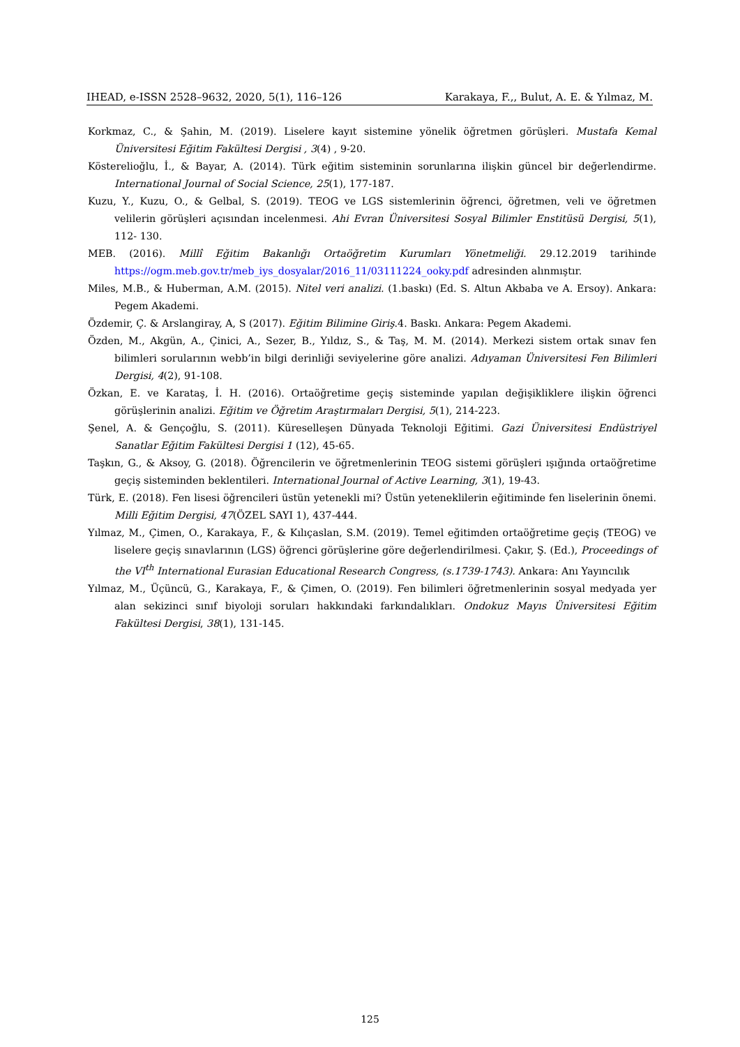IHEAD, e-ISSN 2528–9632, 2020, 5(1), 116–126 Karakaya, F.,, Bulut, A. E. & Yılmaz, M.
Korkmaz, C., & Şahin, M. (2019). Liselere kayıt sistemine yönelik öğretmen görüşleri. Mustafa Kemal Üniversitesi Eğitim Fakültesi Dergisi , 3(4) , 9-20.
Kösterelioğlu, İ., & Bayar, A. (2014). Türk eğitim sisteminin sorunlarına ilişkin güncel bir değerlendirme. International Journal of Social Science, 25(1), 177-187.
Kuzu, Y., Kuzu, O., & Gelbal, S. (2019). TEOG ve LGS sistemlerinin öğrenci, öğretmen, veli ve öğretmen velilerin görüşleri açısından incelenmesi. Ahi Evran Üniversitesi Sosyal Bilimler Enstitüsü Dergisi, 5(1), 112- 130.
MEB. (2016). Millî Eğitim Bakanlığı Ortaöğretim Kurumları Yönetmeliği. 29.12.2019 tarihinde https://ogm.meb.gov.tr/meb_iys_dosyalar/2016_11/03111224_ooky.pdf adresinden alınmıştır.
Miles, M.B., & Huberman, A.M. (2015). Nitel veri analizi. (1.baskı) (Ed. S. Altun Akbaba ve A. Ersoy). Ankara: Pegem Akademi.
Özdemir, Ç. & Arslangiray, A, S (2017). Eğitim Bilimine Giriş.4. Baskı. Ankara: Pegem Akademi.
Özden, M., Akgün, A., Çinici, A., Sezer, B., Yıldız, S., & Taş, M. M. (2014). Merkezi sistem ortak sınav fen bilimleri sorularının webb’in bilgi derinliği seviyelerine göre analizi. Adıyaman Üniversitesi Fen Bilimleri Dergisi, 4(2), 91-108.
Özkan, E. ve Karataş, İ. H. (2016). Ortaöğretime geçiş sisteminde yapılan değişikliklere ilişkin öğrenci görüşlerinin analizi. Eğitim ve Öğretim Araştırmaları Dergisi, 5(1), 214-223.
Şenel, A. & Gençoğlu, S. (2011). Küreselleşen Dünyada Teknoloji Eğitimi. Gazi Üniversitesi Endüstriyel Sanatlar Eğitim Fakültesi Dergisi 1 (12), 45-65.
Taşkın, G., & Aksoy, G. (2018). Öğrencilerin ve öğretmenlerinin TEOG sistemi görüşleri ışığında ortaöğretime geçiş sisteminden beklentileri. International Journal of Active Learning, 3(1), 19-43.
Türk, E. (2018). Fen lisesi öğrencileri üstün yetenekli mi? Üstün yeteneklilerin eğitiminde fen liselerinin önemi. Milli Eğitim Dergisi, 47(ÖZEL SAYI 1), 437-444.
Yılmaz, M., Çimen, O., Karakaya, F., & Kılıçaslan, S.M. (2019). Temel eğitimden ortaöğretime geçiş (TEOG) ve liselere geçiş sınavlarının (LGS) öğrenci görüşlerine göre değerlendirilmesi. Çakır, Ş. (Ed.), Proceedings of the VI<sup>th</sup> International Eurasian Educational Research Congress, (s.1739-1743). Ankara: Anı Yayıncılık
Yılmaz, M., Üçüncü, G., Karakaya, F., & Çimen, O. (2019). Fen bilimleri öğretmenlerinin sosyal medyada yer alan sekizinci sınıf biyoloji soruları hakkındaki farkındalıkları. Ondokuz Mayıs Üniversitesi Eğitim Fakültesi Dergisi, 38(1), 131-145.
125